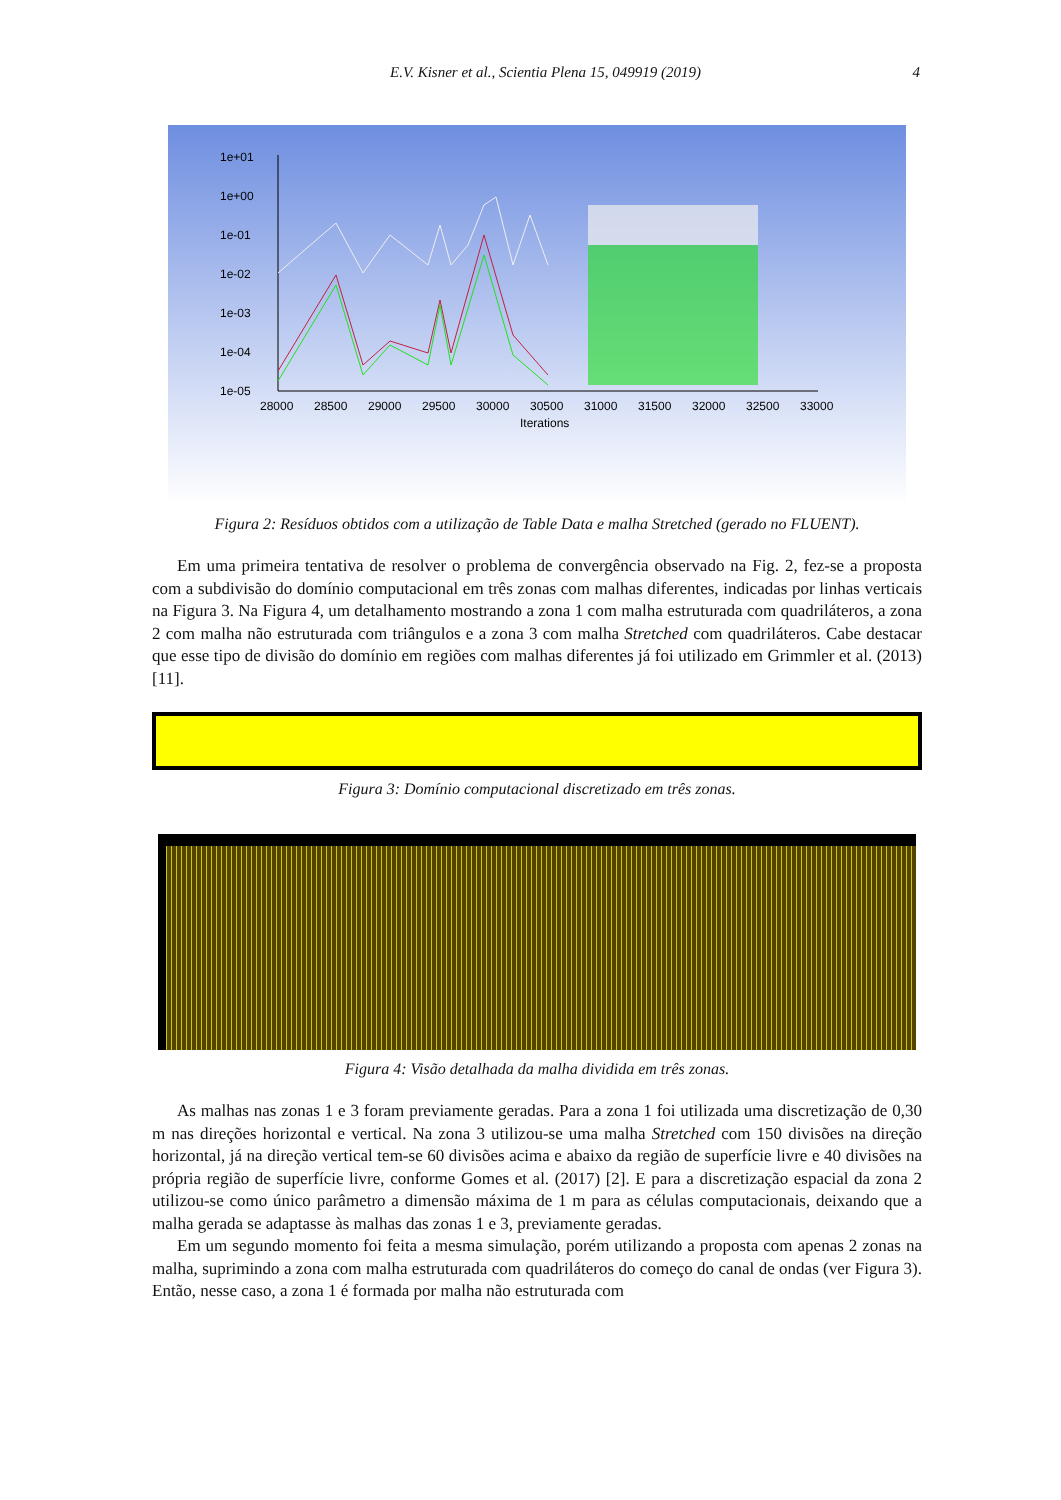E.V. Kisner et al., Scientia Plena 15, 049919 (2019) 4
1e+01
1e+00
1e-01
1e-02
1e-03
1e-04
1e-05
28000
28500
29000
29500
30000
30500
31000
31500
32000
32500
33000
Iterations
Figura 2: Resíduos obtidos com a utilização de Table Data e malha Stretched (gerado no FLUENT).
Em uma primeira tentativa de resolver o problema de convergência observado na Fig. 2, fez-se a proposta com a subdivisão do domínio computacional em três zonas com malhas diferentes, indicadas por linhas verticais na Figura 3. Na Figura 4, um detalhamento mostrando a zona 1 com malha estruturada com quadriláteros, a zona 2 com malha não estruturada com triângulos e a zona 3 com malha Stretched com quadriláteros. Cabe destacar que esse tipo de divisão do domínio em regiões com malhas diferentes já foi utilizado em Grimmler et al. (2013) [11].
Figura 3: Domínio computacional discretizado em três zonas.
Figura 4: Visão detalhada da malha dividida em três zonas.
As malhas nas zonas 1 e 3 foram previamente geradas. Para a zona 1 foi utilizada uma discretização de 0,30 m nas direções horizontal e vertical. Na zona 3 utilizou-se uma malha Stretched com 150 divisões na direção horizontal, já na direção vertical tem-se 60 divisões acima e abaixo da região de superfície livre e 40 divisões na própria região de superfície livre, conforme Gomes et al. (2017) [2]. E para a discretização espacial da zona 2 utilizou-se como único parâmetro a dimensão máxima de 1 m para as células computacionais, deixando que a malha gerada se adaptasse às malhas das zonas 1 e 3, previamente geradas.
Em um segundo momento foi feita a mesma simulação, porém utilizando a proposta com apenas 2 zonas na malha, suprimindo a zona com malha estruturada com quadriláteros do começo do canal de ondas (ver Figura 3). Então, nesse caso, a zona 1 é formada por malha não estruturada com